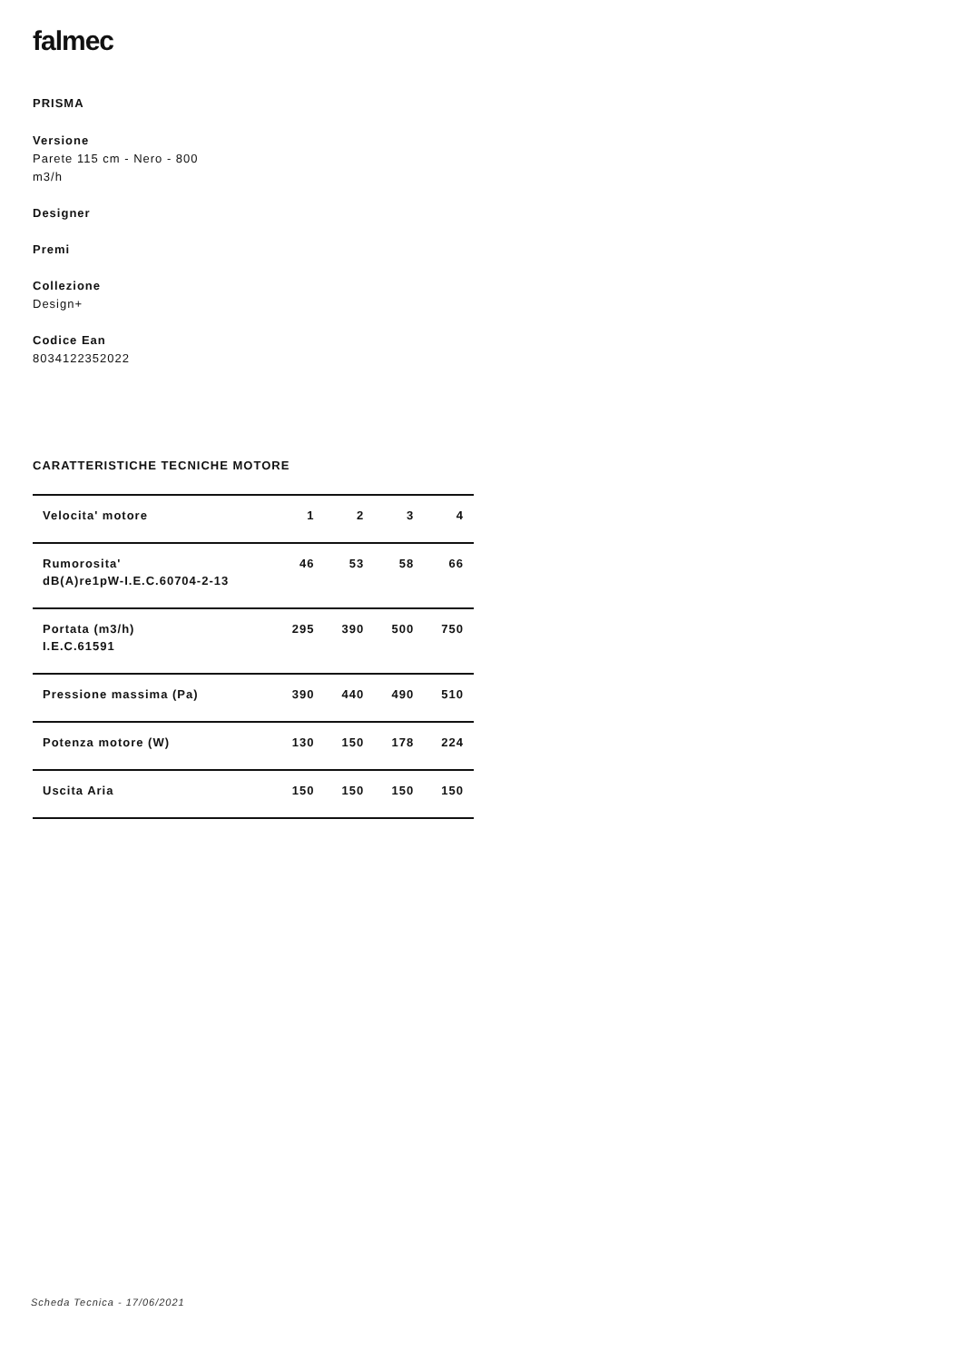falmec
PRISMA
Versione
Parete 115 cm - Nero - 800 m3/h
Designer
Premi
Collezione
Design+
Codice Ean
8034122352022
CARATTERISTICHE TECNICHE MOTORE
| Velocita' motore | 1 | 2 | 3 | 4 |
| --- | --- | --- | --- | --- |
| Rumorosita' dB(A)re1pW-I.E.C.60704-2-13 | 46 | 53 | 58 | 66 |
| Portata (m3/h) I.E.C.61591 | 295 | 390 | 500 | 750 |
| Pressione massima (Pa) | 390 | 440 | 490 | 510 |
| Potenza motore (W) | 130 | 150 | 178 | 224 |
| Uscita Aria | 150 | 150 | 150 | 150 |
Scheda Tecnica - 17/06/2021